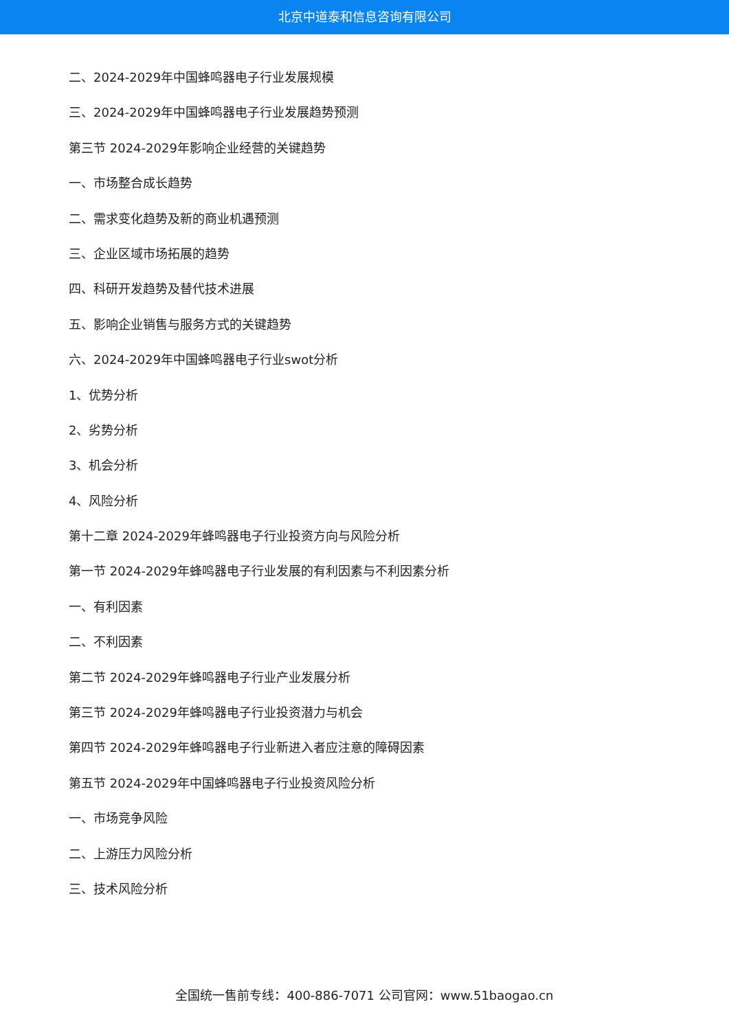北京中道泰和信息咨询有限公司
二、2024-2029年中国蜂鸣器电子行业发展规模
三、2024-2029年中国蜂鸣器电子行业发展趋势预测
第三节 2024-2029年影响企业经营的关键趋势
一、市场整合成长趋势
二、需求变化趋势及新的商业机遇预测
三、企业区域市场拓展的趋势
四、科研开发趋势及替代技术进展
五、影响企业销售与服务方式的关键趋势
六、2024-2029年中国蜂鸣器电子行业swot分析
1、优势分析
2、劣势分析
3、机会分析
4、风险分析
第十二章 2024-2029年蜂鸣器电子行业投资方向与风险分析
第一节 2024-2029年蜂鸣器电子行业发展的有利因素与不利因素分析
一、有利因素
二、不利因素
第二节 2024-2029年蜂鸣器电子行业产业发展分析
第三节 2024-2029年蜂鸣器电子行业投资潜力与机会
第四节 2024-2029年蜂鸣器电子行业新进入者应注意的障碍因素
第五节 2024-2029年中国蜂鸣器电子行业投资风险分析
一、市场竞争风险
二、上游压力风险分析
三、技术风险分析
全国统一售前专线：400-886-7071 公司官网：www.51baogao.cn